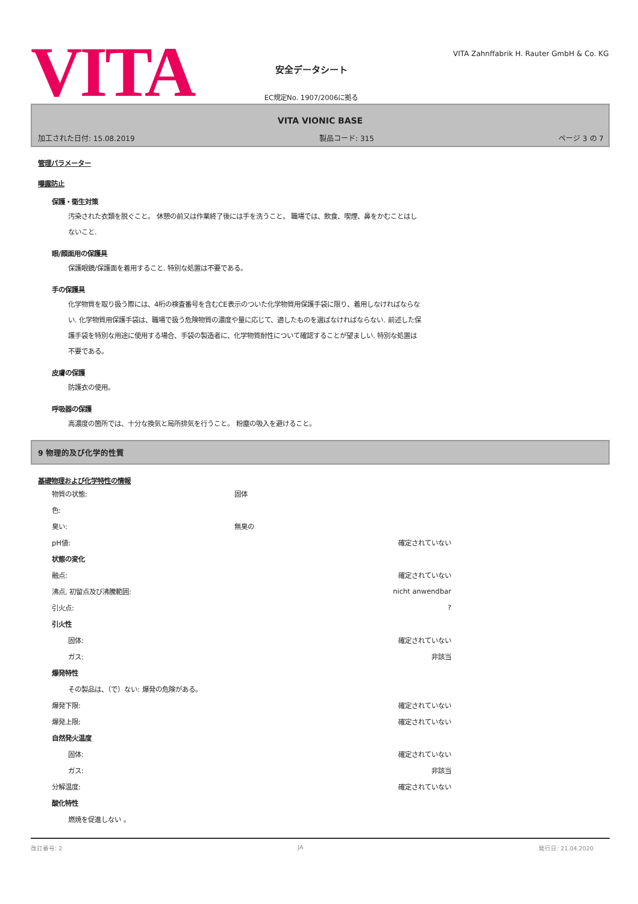VITA
安全データシート
EC規定No. 1907/2006に拠る
VITA Zahnffabrik H. Rauter GmbH & Co. KG
VITA VIONIC BASE
加工された日付: 15.08.2019 製品コード: 315 ページ 3 の 7
管理パラメーター
曝露防止
保護・衛生対策
汚染された衣類を脱ぐこと。 休憩の前又は作業終了後には手を洗うこと。 職場では、飲食、喫煙、鼻をかむことはしないこと.
眼/顔面用の保護具
保護眼鏡/保護面を着用すること. 特別な処置は不要である。
手の保護具
化学物質を取り扱う際には、4桁の検査番号を含むCE表示のついた化学物質用保護手袋に限り、着用しなければならない. 化学物質用保護手袋は、職場で扱う危険物質の濃度や量に応じて、適したものを選ばなければならない. 前述した保護手袋を特別な用途に使用する場合、手袋の製造者に、化学物質耐性について確認することが望ましい. 特別な処置は不要である。
皮膚の保護
防護衣の使用。
呼吸器の保護
高濃度の箇所では、十分な換気と局所排気を行うこと。 粉塵の吸入を避けること。
9 物理的及び化学的性質
基礎物理および化学特性の情報
| 物質の状態: | 固体 | |
| 色: | | |
| 臭い: | 無臭の | |
| pH値: | | 確定されていない |
| 状態の変化 | | |
| 融点: | | 確定されていない |
| 沸点, 初留点及び沸騰範囲: | | nicht anwendbar |
| 引火点: | | ? |
| 引火性 | | |
| 固体: | | 確定されていない |
| ガス: | | 非該当 |
| 爆発特性 | | |
| その製品は、（で）ない: 爆発の危険がある。 | | |
| 爆発下限: | | 確定されていない |
| 爆発上限: | | 確定されていない |
| 自然発火温度 | | |
| 固体: | | 確定されていない |
| ガス: | | 非該当 |
| 分解温度: | | 確定されていない |
| 酸化特性 | | |
| 燃焼を促進しない 。 | | |
改訂番号: 2 JA 発行日: 21.04.2020